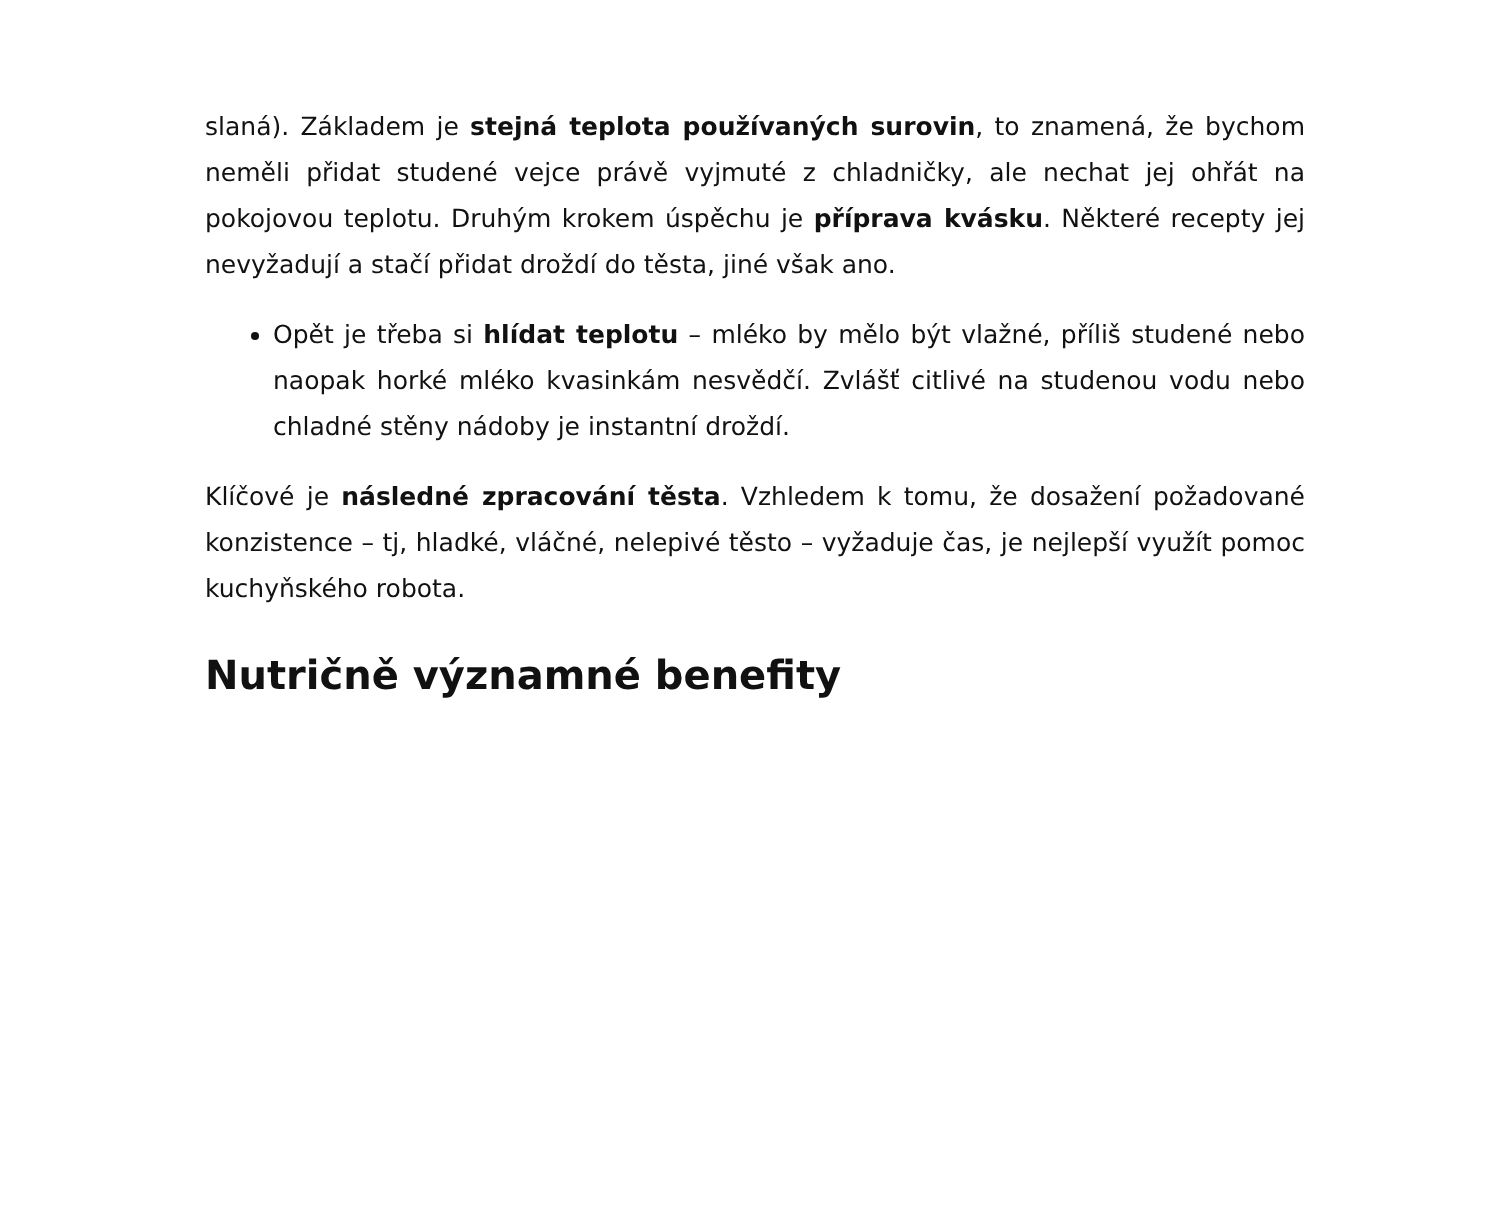slaná). Základem je stejná teplota používaných surovin, to znamená, že bychom neměli přidat studené vejce právě vyjmuté z chladničky, ale nechat jej ohřát na pokojovou teplotu. Druhým krokem úspěchu je příprava kvásku. Některé recepty jej nevyžadují a stačí přidat droždí do těsta, jiné však ano.
Opět je třeba si hlídat teplotu – mléko by mělo být vlažné, příliš studené nebo naopak horké mléko kvasinkám nesvědčí. Zvlášť citlivé na studenou vodu nebo chladné stěny nádoby je instantní droždí.
Klíčové je následné zpracování těsta. Vzhledem k tomu, že dosažení požadované konzistence – tj, hladké, vláčné, nelepivé těsto – vyžaduje čas, je nejlepší využít pomoc kuchyňského robota.
Nutričně významné benefity